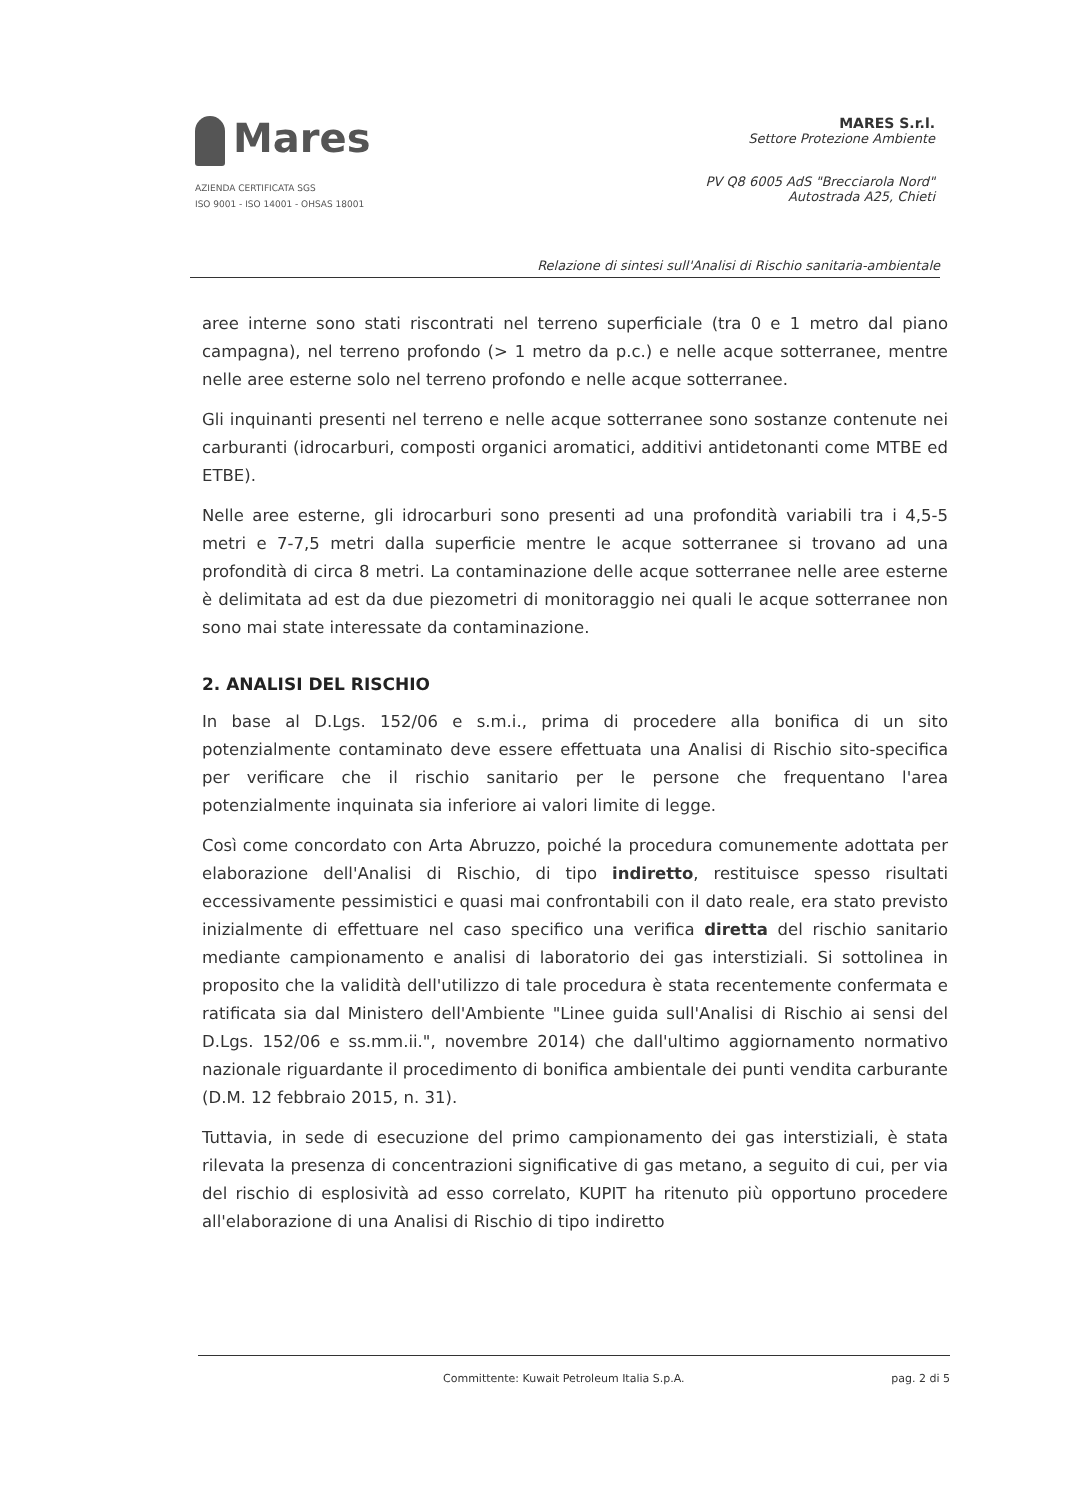Mares
AZIENDA CERTIFICATA SGS
ISO 9001 - ISO 14001 - OHSAS 18001
MARES S.r.l.
Settore Protezione Ambiente
PV Q8 6005 AdS "Brecciarola Nord"
Autostrada A25, Chieti
Relazione di sintesi sull'Analisi di Rischio sanitaria-ambientale
aree interne sono stati riscontrati nel terreno superficiale (tra 0 e 1 metro dal piano campagna), nel terreno profondo (> 1 metro da p.c.) e nelle acque sotterranee, mentre nelle aree esterne solo nel terreno profondo e nelle acque sotterranee.
Gli inquinanti presenti nel terreno e nelle acque sotterranee sono sostanze contenute nei carburanti (idrocarburi, composti organici aromatici, additivi antidetonanti come MTBE ed ETBE).
Nelle aree esterne, gli idrocarburi sono presenti ad una profondità variabili tra i 4,5-5 metri e 7-7,5 metri dalla superficie mentre le acque sotterranee si trovano ad una profondità di circa 8 metri. La contaminazione delle acque sotterranee nelle aree esterne è delimitata ad est da due piezometri di monitoraggio nei quali le acque sotterranee non sono mai state interessate da contaminazione.
2. ANALISI DEL RISCHIO
In base al D.Lgs. 152/06 e s.m.i., prima di procedere alla bonifica di un sito potenzialmente contaminato deve essere effettuata una Analisi di Rischio sito-specifica per verificare che il rischio sanitario per le persone che frequentano l'area potenzialmente inquinata sia inferiore ai valori limite di legge.
Così come concordato con Arta Abruzzo, poiché la procedura comunemente adottata per elaborazione dell'Analisi di Rischio, di tipo indiretto, restituisce spesso risultati eccessivamente pessimistici e quasi mai confrontabili con il dato reale, era stato previsto inizialmente di effettuare nel caso specifico una verifica diretta del rischio sanitario mediante campionamento e analisi di laboratorio dei gas interstiziali. Si sottolinea in proposito che la validità dell'utilizzo di tale procedura è stata recentemente confermata e ratificata sia dal Ministero dell'Ambiente "Linee guida sull'Analisi di Rischio ai sensi del D.Lgs. 152/06 e ss.mm.ii.", novembre 2014) che dall'ultimo aggiornamento normativo nazionale riguardante il procedimento di bonifica ambientale dei punti vendita carburante (D.M. 12 febbraio 2015, n. 31).
Tuttavia, in sede di esecuzione del primo campionamento dei gas interstiziali, è stata rilevata la presenza di concentrazioni significative di gas metano, a seguito di cui, per via del rischio di esplosività ad esso correlato, KUPIT ha ritenuto più opportuno procedere all'elaborazione di una Analisi di Rischio di tipo indiretto
Committente: Kuwait Petroleum Italia S.p.A. pag. 2 di 5